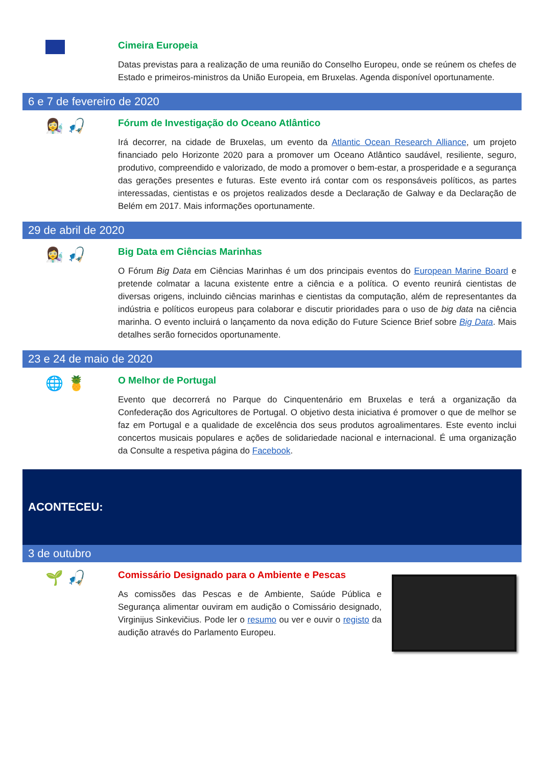Cimeira Europeia
Datas previstas para a realização de uma reunião do Conselho Europeu, onde se reúnem os chefes de Estado e primeiros-ministros da União Europeia, em Bruxelas. Agenda disponível oportunamente.
6 e 7 de fevereiro de 2020
👩‍🔬 🎣
Fórum de Investigação do Oceano Atlântico
Irá decorrer, na cidade de Bruxelas, um evento da Atlantic Ocean Research Alliance, um projeto financiado pelo Horizonte 2020 para a promover um Oceano Atlântico saudável, resiliente, seguro, produtivo, compreendido e valorizado, de modo a promover o bem-estar, a prosperidade e a segurança das gerações presentes e futuras. Este evento irá contar com os responsáveis políticos, as partes interessadas, cientistas e os projetos realizados desde a Declaração de Galway e da Declaração de Belém em 2017. Mais informações oportunamente.
29 de abril de 2020
👩‍🔬 🎣
Big Data em Ciências Marinhas
O Fórum Big Data em Ciências Marinhas é um dos principais eventos do European Marine Board e pretende colmatar a lacuna existente entre a ciência e a política. O evento reunirá cientistas de diversas origens, incluindo ciências marinhas e cientistas da computação, além de representantes da indústria e políticos europeus para colaborar e discutir prioridades para o uso de big data na ciência marinha. O evento incluirá o lançamento da nova edição do Future Science Brief sobre Big Data. Mais detalhes serão fornecidos oportunamente.
23 e 24 de maio de 2020
🌐 🍍
O Melhor de Portugal
Evento que decorrerá no Parque do Cinquentenário em Bruxelas e terá a organização da Confederação dos Agricultores de Portugal. O objetivo desta iniciativa é promover o que de melhor se faz em Portugal e a qualidade de excelência dos seus produtos agroalimentares. Este evento inclui concertos musicais populares e ações de solidariedade nacional e internacional. É uma organização da Consulte a respetiva página do Facebook.
ACONTECEU:
3 de outubro
🌱 🎣
Comissário Designado para o Ambiente e Pescas
As comissões das Pescas e de Ambiente, Saúde Pública e Segurança alimentar ouviram em audição o Comissário designado, Virginijus Sinkevičius. Pode ler o resumo ou ver e ouvir o registo da audição através do Parlamento Europeu.